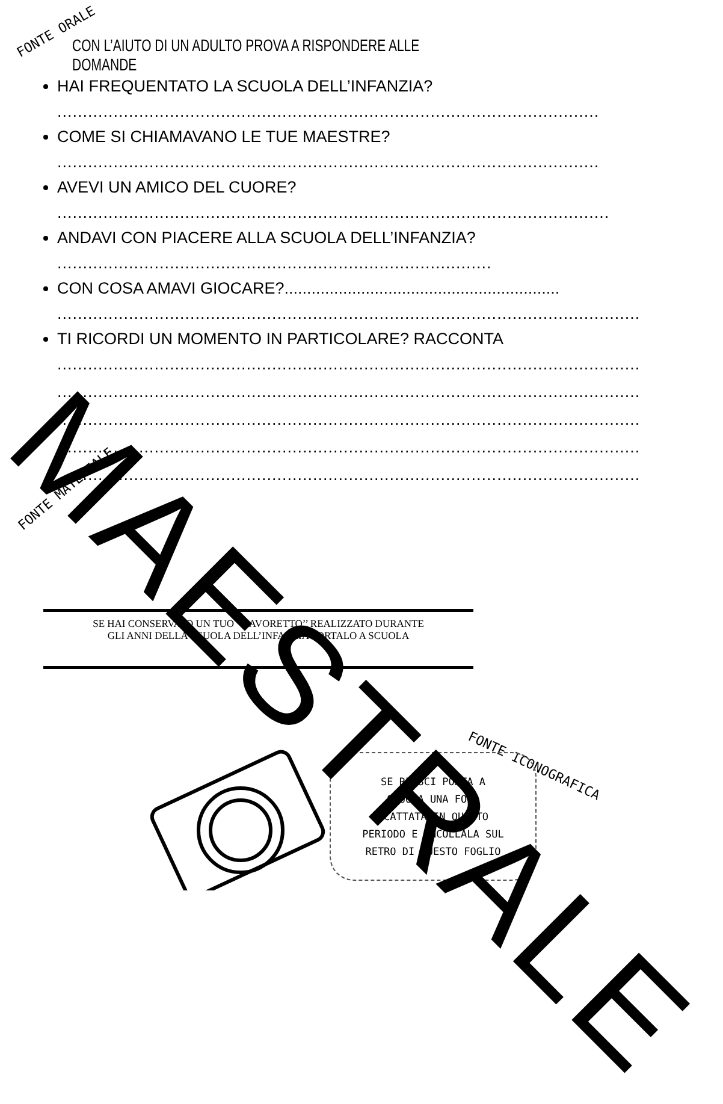FONTE ORALE
CON L’AIUTO DI UN ADULTO PROVA A RISPONDERE ALLE DOMANDE
HAI FREQUENTATO LA SCUOLA DELL’INFANZIA?
..........................................................................................................
COME SI CHIAMAVANO LE TUE MAESTRE?
..........................................................................................................
AVEVI UN AMICO DEL CUORE?
............................................................................................................
ANDAVI CON PIACERE ALLA SCUOLA DELL’INFANZIA?
.....................................................................................
CON COSA AMAVI GIOCARE?.............................................................
.........................................................................................................................
TI RICORDI UN MOMENTO IN PARTICOLARE? RACCONTA
.......................................................................................................................
.......................................................................................................................
.......................................................................................................................
.......................................................................................................................
.......................................................................................................................
FONTE MATERIALE
SE HAI CONSERVATO UN TUO ‘‘LAVORETTO’’ REALIZZATO DURANTE GLI ANNI DELLA SCUOLA DELL’INFANZIA PORTALO A SCUOLA
FONTE ICONOGRAFICA
SE RIESCI PORTA A
SCUOLA UNA FOTO
SCATTATA IN QUESTO
PERIODO E INCOLLALA SUL
RETRO DI QUESTO FOGLIO
MAESTRALE